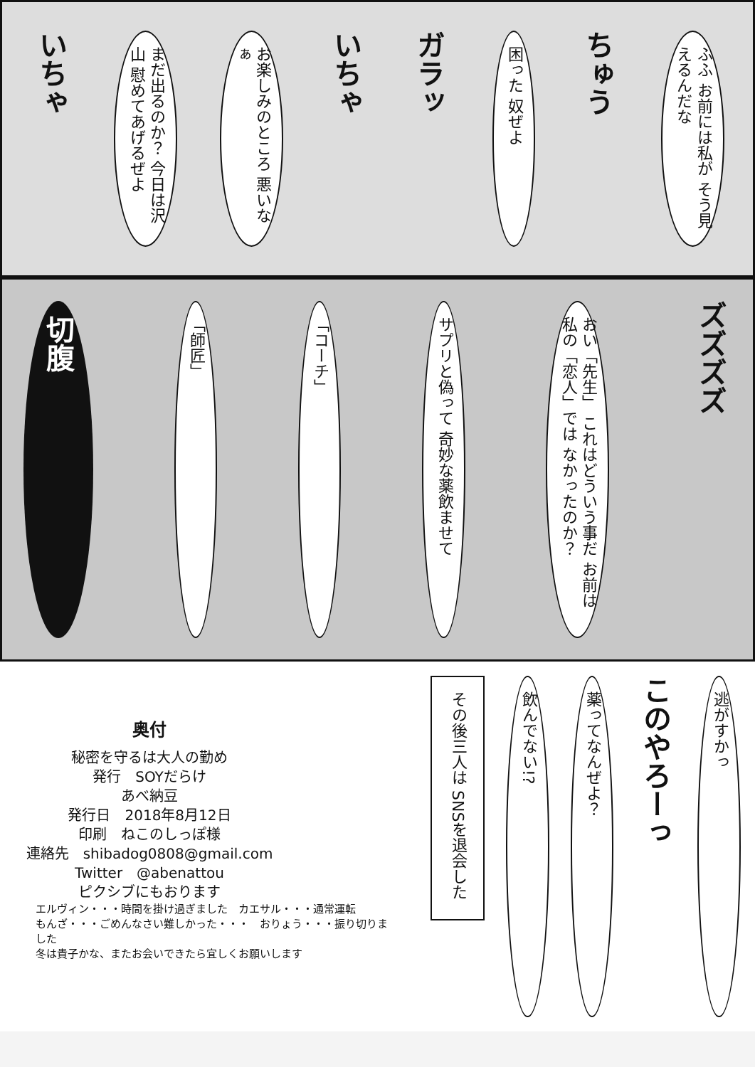いちゃ
まだ出るのか？ 今日は沢山 慰めてあげるぜよ
お楽しみのところ 悪いなぁ
いちゃ
ガラッ
困った 奴ぜよ
ちゅう
ふふ お前には私が そう見えるんだな
切腹
「師匠」
「コーチ」
サプリと偽って 奇妙な薬飲ませて
おい「先生」 これはどういう事だ お前は私の「恋人」では なかったのか？
ズズズズ
奥付
秘密を守るは大人の勤め
発行　SOYだらけ
あべ納豆
発行日　2018年8月12日
印刷　ねこのしっぽ様
連絡先　shibadog0808@gmail.com
Twitter　@abenattou
ピクシブにもおります
エルヴィン・・・時間を掛け過ぎました　カエサル・・・通常運転
もんざ・・・ごめんなさい難しかった・・・　おりょう・・・振り切りました
冬は貴子かな、またお会いできたら宜しくお願いします
その後三人は SNSを退会した
飲んでない!?
薬ってなんぜよ？
このやろーっ
逃がすかっ